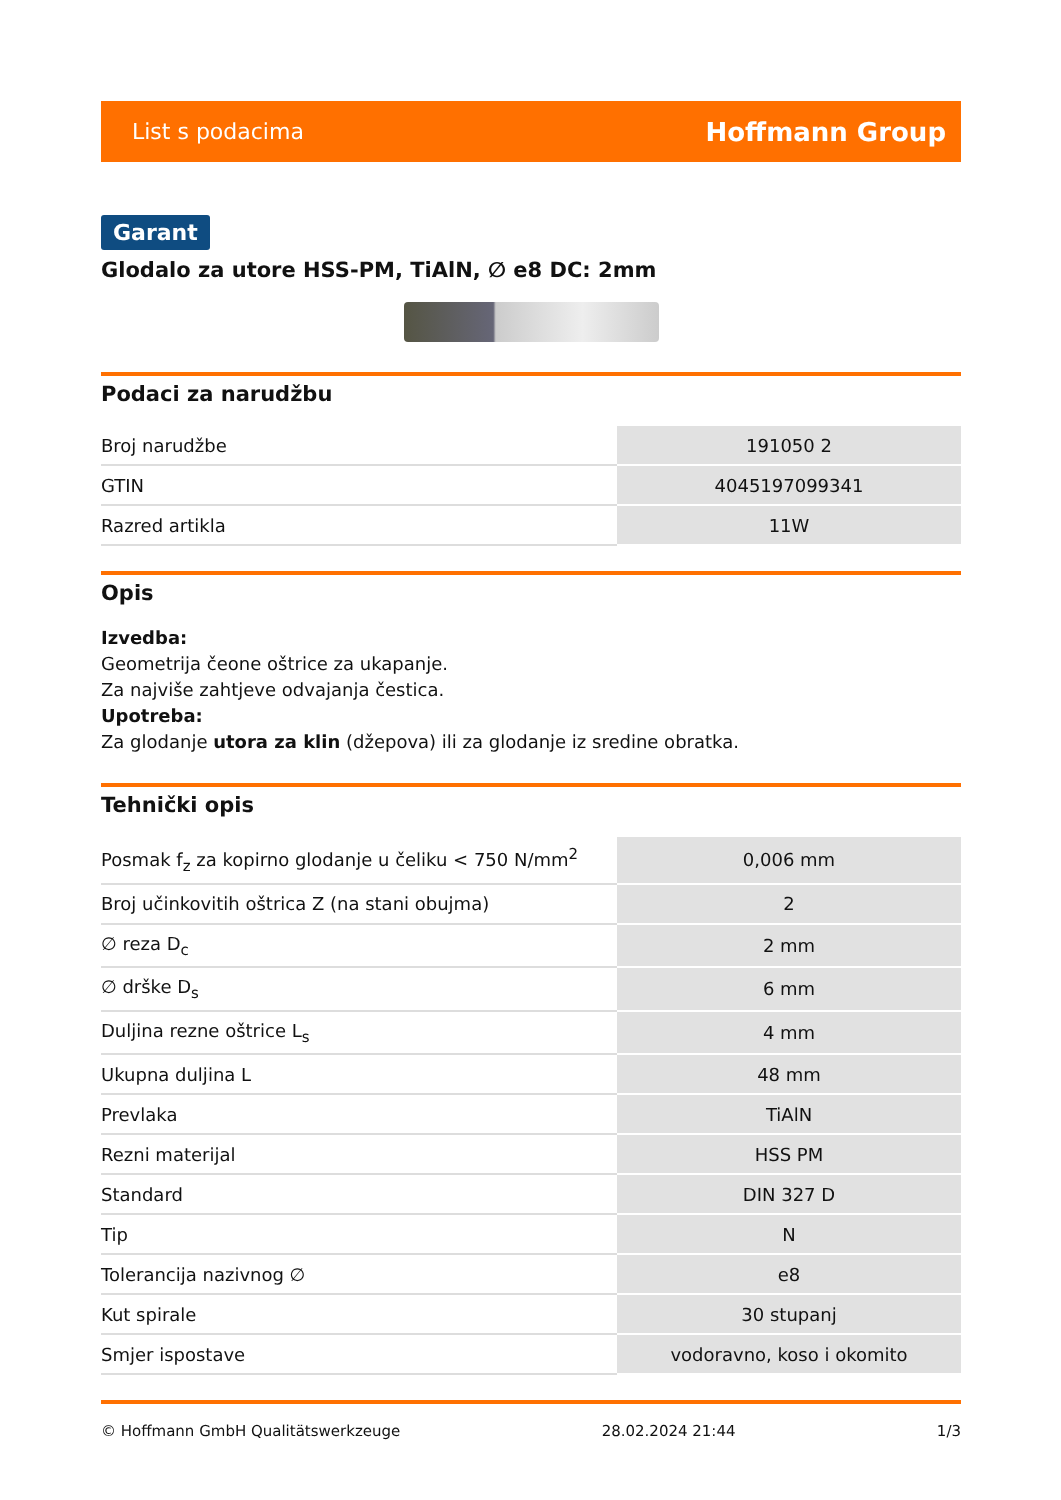List s podacima Hoffmann Group
Garant
Glodalo za utore HSS-PM, TiAlN, ∅ e8 DC: 2mm
Podaci za narudžbu
| Broj narudžbe | 191050 2 |
| GTIN | 4045197099341 |
| Razred artikla | 11W |
Opis
Izvedba:
Geometrija čeone oštrice za ukapanje.
Za najviše zahtjeve odvajanja čestica.
Upotreba:
Za glodanje utora za klin (džepova) ili za glodanje iz sredine obratka.
Tehnički opis
| Posmak f<sub>z</sub> za kopirno glodanje u čeliku < 750 N/mm<sup>2</sup> | 0,006 mm |
| Broj učinkovitih oštrica Z (na stani obujma) | 2 |
| ∅ reza D<sub>c</sub> | 2 mm |
| ∅ drške D<sub>s</sub> | 6 mm |
| Duljina rezne oštrice L<sub>s</sub> | 4 mm |
| Ukupna duljina L | 48 mm |
| Prevlaka | TiAlN |
| Rezni materijal | HSS PM |
| Standard | DIN 327 D |
| Tip | N |
| Tolerancija nazivnog ∅ | e8 |
| Kut spirale | 30 stupanj |
| Smjer ispostave | vodoravno, koso i okomito |
© Hoffmann GmbH Qualitätswerkzeuge 28.02.2024 21:44 1/3